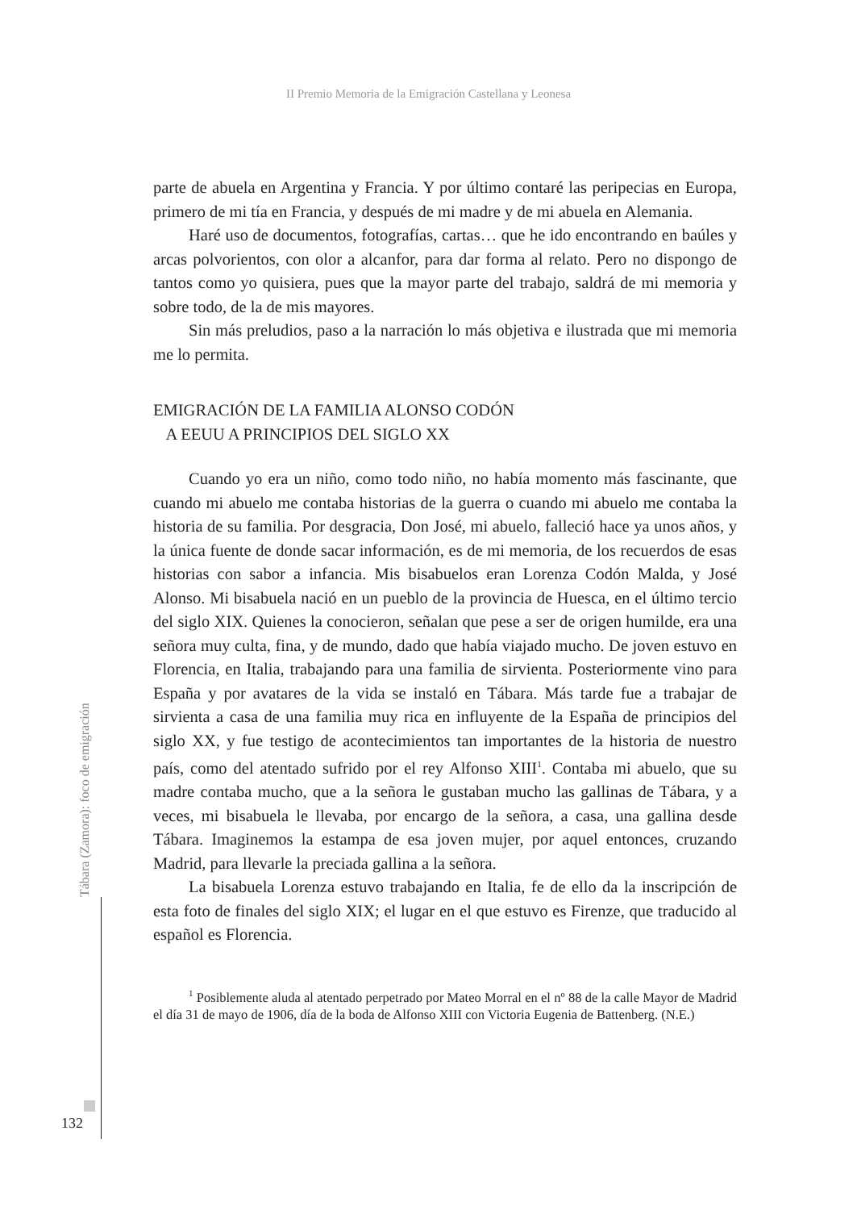II Premio Memoria de la Emigración Castellana y Leonesa
parte de abuela en Argentina y Francia. Y por último contaré las peripecias en Europa, primero de mi tía en Francia, y después de mi madre y de mi abuela en Alemania.
Haré uso de documentos, fotografías, cartas… que he ido encontrando en baúles y arcas polvorientos, con olor a alcanfor, para dar forma al relato. Pero no dispongo de tantos como yo quisiera, pues que la mayor parte del trabajo, saldrá de mi memoria y sobre todo, de la de mis mayores.
Sin más preludios, paso a la narración lo más objetiva e ilustrada que mi memoria me lo permita.
EMIGRACIÓN DE LA FAMILIA ALONSO CODÓN
A EEUU A PRINCIPIOS DEL SIGLO XX
Cuando yo era un niño, como todo niño, no había momento más fascinante, que cuando mi abuelo me contaba historias de la guerra o cuando mi abuelo me contaba la historia de su familia. Por desgracia, Don José, mi abuelo, falleció hace ya unos años, y la única fuente de donde sacar información, es de mi memoria, de los recuerdos de esas historias con sabor a infancia. Mis bisabuelos eran Lorenza Codón Malda, y José Alonso. Mi bisabuela nació en un pueblo de la provincia de Huesca, en el último tercio del siglo XIX. Quienes la conocieron, señalan que pese a ser de origen humilde, era una señora muy culta, fina, y de mundo, dado que había viajado mucho. De joven estuvo en Florencia, en Italia, trabajando para una familia de sirvienta. Posteriormente vino para España y por avatares de la vida se instaló en Tábara. Más tarde fue a trabajar de sirvienta a casa de una familia muy rica en influyente de la España de principios del siglo XX, y fue testigo de acontecimientos tan importantes de la historia de nuestro país, como del atentado sufrido por el rey Alfonso XIII<sup>1</sup>. Contaba mi abuelo, que su madre contaba mucho, que a la señora le gustaban mucho las gallinas de Tábara, y a veces, mi bisabuela le llevaba, por encargo de la señora, a casa, una gallina desde Tábara. Imaginemos la estampa de esa joven mujer, por aquel entonces, cruzando Madrid, para llevarle la preciada gallina a la señora.
La bisabuela Lorenza estuvo trabajando en Italia, fe de ello da la inscripción de esta foto de finales del siglo XIX; el lugar en el que estuvo es Firenze, que traducido al español es Florencia.
<sup>1</sup> Posiblemente aluda al atentado perpetrado por Mateo Morral en el nº 88 de la calle Mayor de Madrid el día 31 de mayo de 1906, día de la boda de Alfonso XIII con Victoria Eugenia de Battenberg. (N.E.)
Tábara (Zamora): foco de emigración
132